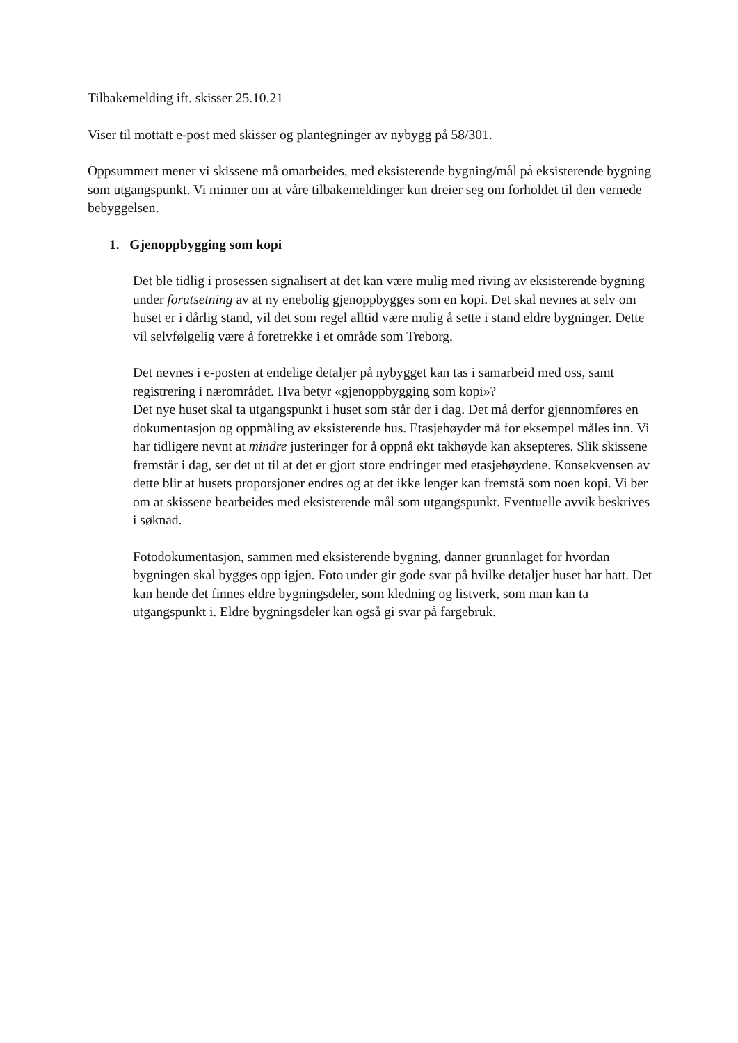Tilbakemelding ift. skisser 25.10.21
Viser til mottatt e-post med skisser og plantegninger av nybygg på 58/301.
Oppsummert mener vi skissene må omarbeides, med eksisterende bygning/mål på eksisterende bygning som utgangspunkt. Vi minner om at våre tilbakemeldinger kun dreier seg om forholdet til den vernede bebyggelsen.
1. Gjenoppbygging som kopi
Det ble tidlig i prosessen signalisert at det kan være mulig med riving av eksisterende bygning under forutsetning av at ny enebolig gjenoppbygges som en kopi. Det skal nevnes at selv om huset er i dårlig stand, vil det som regel alltid være mulig å sette i stand eldre bygninger. Dette vil selvfølgelig være å foretrekke i et område som Treborg.
Det nevnes i e-posten at endelige detaljer på nybygget kan tas i samarbeid med oss, samt registrering i nærområdet. Hva betyr «gjenoppbygging som kopi»?
Det nye huset skal ta utgangspunkt i huset som står der i dag. Det må derfor gjennomføres en dokumentasjon og oppmåling av eksisterende hus. Etasjehøyder må for eksempel måles inn. Vi har tidligere nevnt at mindre justeringer for å oppnå økt takhøyde kan aksepteres. Slik skissene fremstår i dag, ser det ut til at det er gjort store endringer med etasjehøydene. Konsekvensen av dette blir at husets proporsjoner endres og at det ikke lenger kan fremstå som noen kopi. Vi ber om at skissene bearbeides med eksisterende mål som utgangspunkt. Eventuelle avvik beskrives i søknad.
Fotodokumentasjon, sammen med eksisterende bygning, danner grunnlaget for hvordan bygningen skal bygges opp igjen. Foto under gir gode svar på hvilke detaljer huset har hatt. Det kan hende det finnes eldre bygningsdeler, som kledning og listverk, som man kan ta utgangspunkt i. Eldre bygningsdeler kan også gi svar på fargebruk.